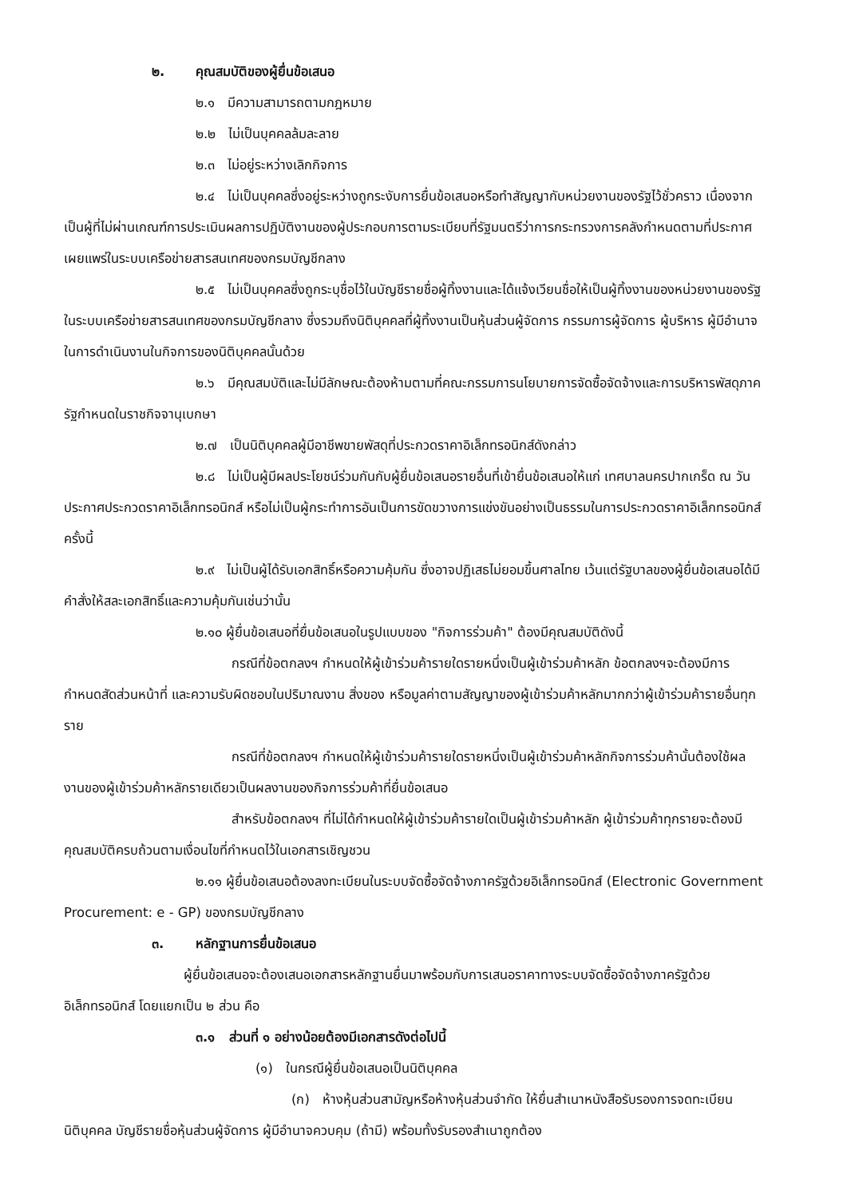๒. คุณสมบัติของผู้ยื่นข้อเสนอ
๒.๑ มีความสามารถตามกฎหมาย
๒.๒ ไม่เป็นบุคคลล้มละลาย
๒.๓ ไม่อยู่ระหว่างเลิกกิจการ
๒.๔ ไม่เป็นบุคคลซึ่งอยู่ระหว่างถูกระงับการยื่นข้อเสนอหรือทำสัญญากับหน่วยงานของรัฐไว้ชั่วคราว เนื่องจากเป็นผู้ที่ไม่ผ่านเกณฑ์การประเมินผลการปฏิบัติงานของผู้ประกอบการตามระเบียบที่รัฐมนตรีว่าการกระทรวงการคลังกำหนดตามที่ประกาศเผยแพร่ในระบบเครือข่ายสารสนเทศของกรมบัญชีกลาง
๒.๕ ไม่เป็นบุคคลซึ่งถูกระบุชื่อไว้ในบัญชีรายชื่อผู้ทิ้งงานและได้แจ้งเวียนชื่อให้เป็นผู้ทิ้งงานของหน่วยงานของรัฐในระบบเครือข่ายสารสนเทศของกรมบัญชีกลาง ซึ่งรวมถึงนิติบุคคลที่ผู้ทิ้งงานเป็นหุ้นส่วนผู้จัดการ กรรมการผู้จัดการ ผู้บริหาร ผู้มีอำนาจในการดำเนินงานในกิจการของนิติบุคคลนั้นด้วย
๒.๖ มีคุณสมบัติและไม่มีลักษณะต้องห้ามตามที่คณะกรรมการนโยบายการจัดซื้อจัดจ้างและการบริหารพัสดุภาครัฐกำหนดในราชกิจจานุเบกษา
๒.๗ เป็นนิติบุคคลผู้มีอาชีพขายพัสดุที่ประกวดราคาอิเล็กทรอนิกส์ดังกล่าว
๒.๘ ไม่เป็นผู้มีผลประโยชน์ร่วมกันกับผู้ยื่นข้อเสนอรายอื่นที่เข้ายื่นข้อเสนอให้แก่ เทศบาลนครปากเกร็ด ณ วันประกาศประกวดราคาอิเล็กทรอนิกส์ หรือไม่เป็นผู้กระทำการอันเป็นการขัดขวางการแข่งขันอย่างเป็นธรรมในการประกวดราคาอิเล็กทรอนิกส์ครั้งนี้
๒.๙ ไม่เป็นผู้ได้รับเอกสิทธิ์หรือความคุ้มกัน ซึ่งอาจปฏิเสธไม่ยอมขึ้นศาลไทย เว้นแต่รัฐบาลของผู้ยื่นข้อเสนอได้มีคำสั่งให้สละเอกสิทธิ์และความคุ้มกันเช่นว่านั้น
๒.๑๐ ผู้ยื่นข้อเสนอที่ยื่นข้อเสนอในรูปแบบของ "กิจการร่วมค้า" ต้องมีคุณสมบัติดังนี้
กรณีที่ข้อตกลงฯ กำหนดให้ผู้เข้าร่วมค้ารายใดรายหนึ่งเป็นผู้เข้าร่วมค้าหลัก ข้อตกลงฯจะต้องมีการกำหนดสัดส่วนหน้าที่ และความรับผิดชอบในปริมาณงาน สิ่งของ หรือมูลค่าตามสัญญาของผู้เข้าร่วมค้าหลักมากกว่าผู้เข้าร่วมค้ารายอื่นทุกราย
กรณีที่ข้อตกลงฯ กำหนดให้ผู้เข้าร่วมค้ารายใดรายหนึ่งเป็นผู้เข้าร่วมค้าหลักกิจการร่วมค้านั้นต้องใช้ผลงานของผู้เข้าร่วมค้าหลักรายเดียวเป็นผลงานของกิจการร่วมค้าที่ยื่นข้อเสนอ
สำหรับข้อตกลงฯ ที่ไม่ได้กำหนดให้ผู้เข้าร่วมค้ารายใดเป็นผู้เข้าร่วมค้าหลัก ผู้เข้าร่วมค้าทุกรายจะต้องมีคุณสมบัติครบถ้วนตามเงื่อนไขที่กำหนดไว้ในเอกสารเชิญชวน
๒.๑๑ ผู้ยื่นข้อเสนอต้องลงทะเบียนในระบบจัดซื้อจัดจ้างภาครัฐด้วยอิเล็กทรอนิกส์ (Electronic Government Procurement: e - GP) ของกรมบัญชีกลาง
๓. หลักฐานการยื่นข้อเสนอ
ผู้ยื่นข้อเสนอจะต้องเสนอเอกสารหลักฐานยื่นมาพร้อมกับการเสนอราคาทางระบบจัดซื้อจัดจ้างภาครัฐด้วยอิเล็กทรอนิกส์ โดยแยกเป็น ๒ ส่วน คือ
๓.๑ ส่วนที่ ๑ อย่างน้อยต้องมีเอกสารดังต่อไปนี้
(๑) ในกรณีผู้ยื่นข้อเสนอเป็นนิติบุคคล
(ก) ห้างหุ้นส่วนสามัญหรือห้างหุ้นส่วนจำกัด ให้ยื่นสำเนาหนังสือรับรองการจดทะเบียนนิติบุคคล บัญชีรายชื่อหุ้นส่วนผู้จัดการ ผู้มีอำนาจควบคุม (ถ้ามี) พร้อมทั้งรับรองสำเนาถูกต้อง